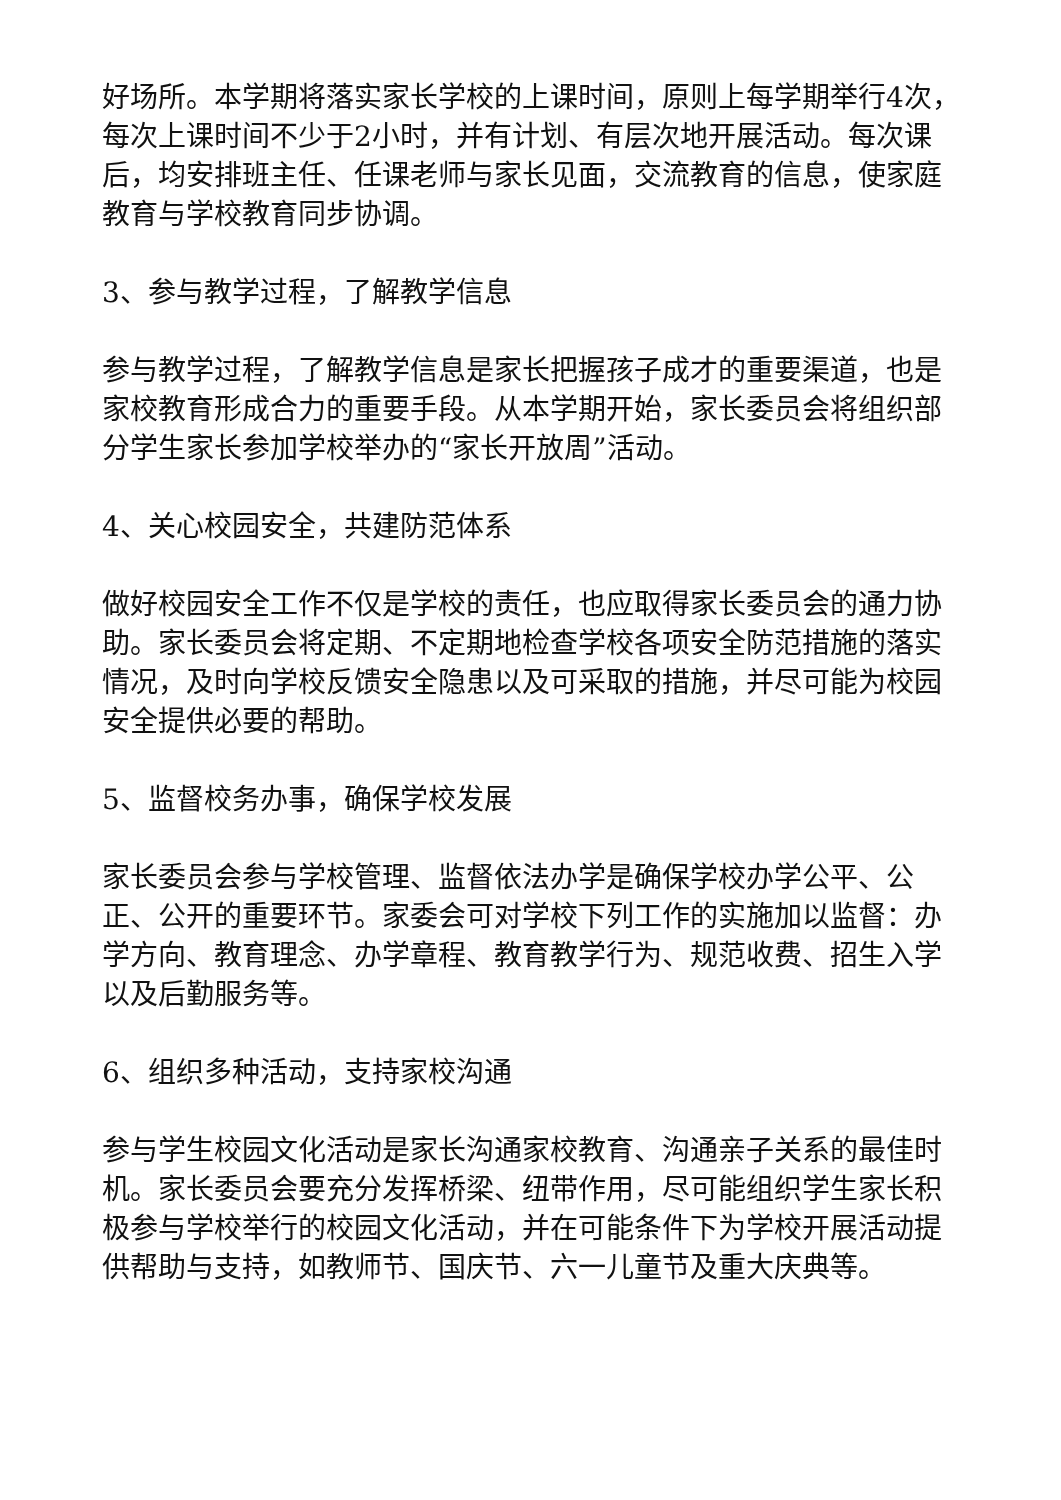好场所。本学期将落实家长学校的上课时间，原则上每学期举行4次，每次上课时间不少于2小时，并有计划、有层次地开展活动。每次课后，均安排班主任、任课老师与家长见面，交流教育的信息，使家庭教育与学校教育同步协调。
3、参与教学过程，了解教学信息
参与教学过程，了解教学信息是家长把握孩子成才的重要渠道，也是家校教育形成合力的重要手段。从本学期开始，家长委员会将组织部分学生家长参加学校举办的“家长开放周”活动。
4、关心校园安全，共建防范体系
做好校园安全工作不仅是学校的责任，也应取得家长委员会的通力协助。家长委员会将定期、不定期地检查学校各项安全防范措施的落实情况，及时向学校反馈安全隐患以及可采取的措施，并尽可能为校园安全提供必要的帮助。
5、监督校务办事，确保学校发展
家长委员会参与学校管理、监督依法办学是确保学校办学公平、公正、公开的重要环节。家委会可对学校下列工作的实施加以监督：办学方向、教育理念、办学章程、教育教学行为、规范收费、招生入学以及后勤服务等。
6、组织多种活动，支持家校沟通
参与学生校园文化活动是家长沟通家校教育、沟通亲子关系的最佳时机。家长委员会要充分发挥桥梁、纽带作用，尽可能组织学生家长积极参与学校举行的校园文化活动，并在可能条件下为学校开展活动提供帮助与支持，如教师节、国庆节、六一儿童节及重大庆典等。